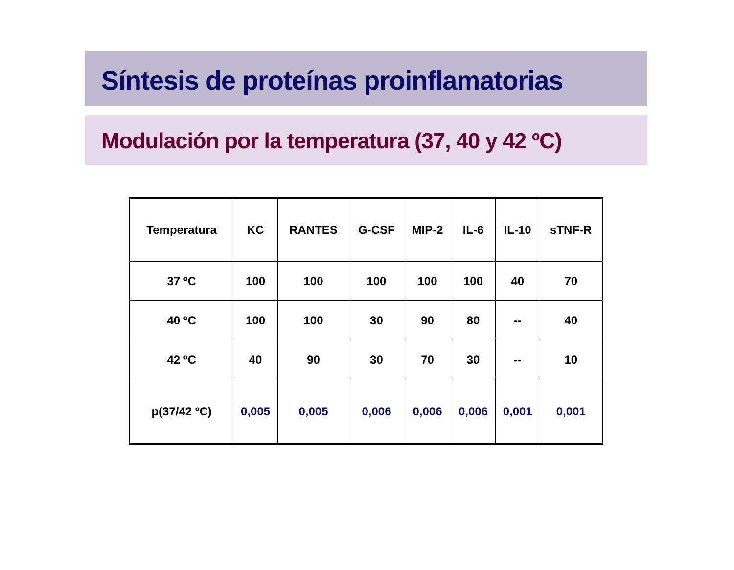Síntesis de proteínas proinflamatorias
Modulación por la temperatura (37, 40 y 42 ºC)
| Temperatura | KC | RANTES | G-CSF | MIP-2 | IL-6 | IL-10 | sTNF-R |
| --- | --- | --- | --- | --- | --- | --- | --- |
| 37 ºC | 100 | 100 | 100 | 100 | 100 | 40 | 70 |
| 40 ºC | 100 | 100 | 30 | 90 | 80 | -- | 40 |
| 42 ºC | 40 | 90 | 30 | 70 | 30 | -- | 10 |
| p(37/42 ºC) | 0,005 | 0,005 | 0,006 | 0,006 | 0,006 | 0,001 | 0,001 |